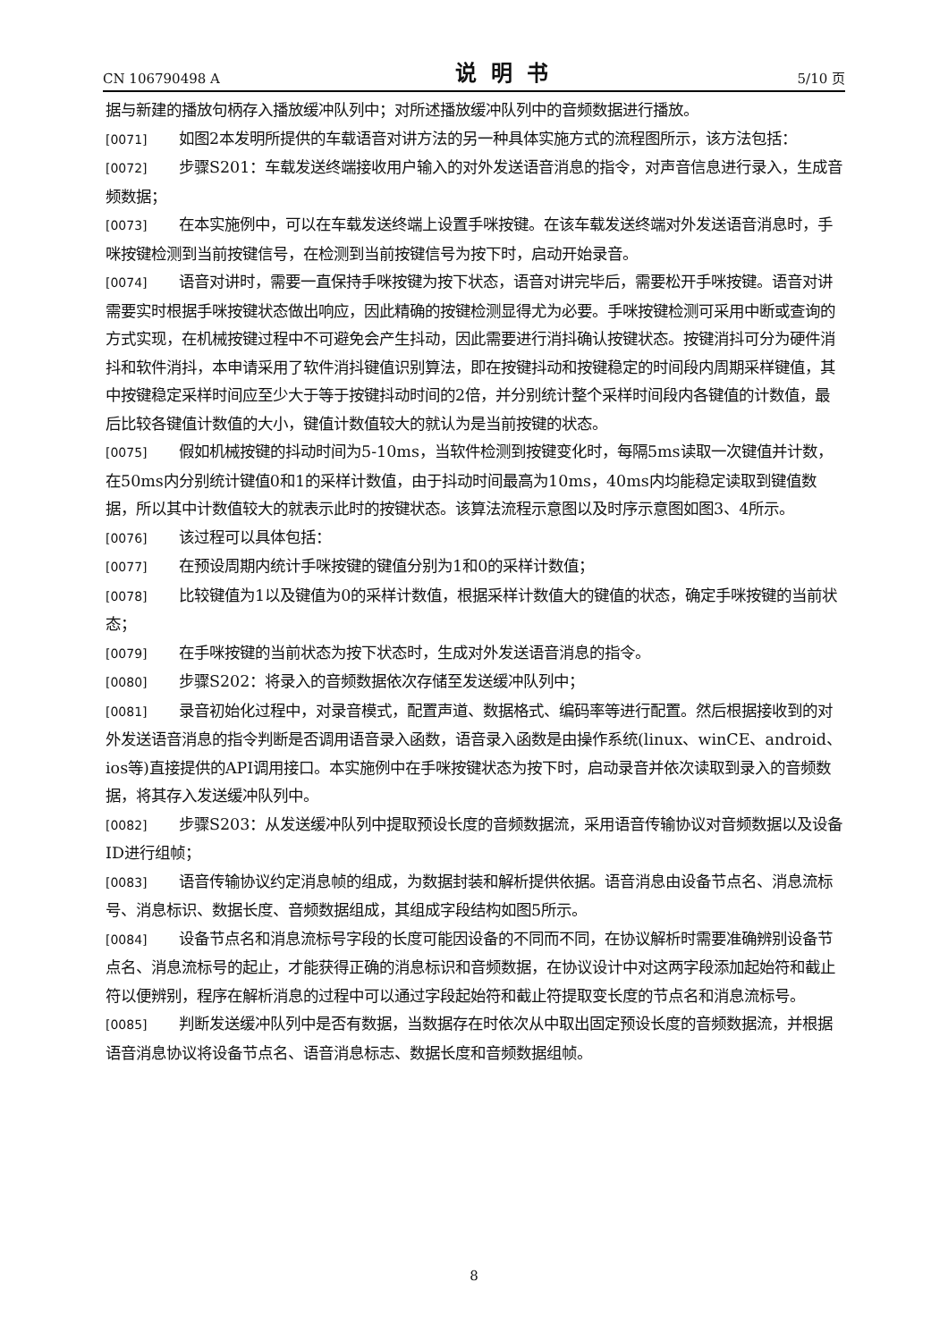CN 106790498 A 说明书 5/10 页
据与新建的播放句柄存入播放缓冲队列中；对所述播放缓冲队列中的音频数据进行播放。
[0071] 如图2本发明所提供的车载语音对讲方法的另一种具体实施方式的流程图所示，该方法包括：
[0072] 步骤S201：车载发送终端接收用户输入的对外发送语音消息的指令，对声音信息进行录入，生成音频数据；
[0073] 在本实施例中，可以在车载发送终端上设置手咪按键。在该车载发送终端对外发送语音消息时，手咪按键检测到当前按键信号，在检测到当前按键信号为按下时，启动开始录音。
[0074] 语音对讲时，需要一直保持手咪按键为按下状态，语音对讲完毕后，需要松开手咪按键。语音对讲需要实时根据手咪按键状态做出响应，因此精确的按键检测显得尤为必要。手咪按键检测可采用中断或查询的方式实现，在机械按键过程中不可避免会产生抖动，因此需要进行消抖确认按键状态。按键消抖可分为硬件消抖和软件消抖，本申请采用了软件消抖键值识别算法，即在按键抖动和按键稳定的时间段内周期采样键值，其中按键稳定采样时间应至少大于等于按键抖动时间的2倍，并分别统计整个采样时间段内各键值的计数值，最后比较各键值计数值的大小，键值计数值较大的就认为是当前按键的状态。
[0075] 假如机械按键的抖动时间为5-10ms，当软件检测到按键变化时，每隔5ms读取一次键值并计数，在50ms内分别统计键值0和1的采样计数值，由于抖动时间最高为10ms，40ms内均能稳定读取到键值数据，所以其中计数值较大的就表示此时的按键状态。该算法流程示意图以及时序示意图如图3、4所示。
[0076] 该过程可以具体包括：
[0077] 在预设周期内统计手咪按键的键值分别为1和0的采样计数值；
[0078] 比较键值为1以及键值为0的采样计数值，根据采样计数值大的键值的状态，确定手咪按键的当前状态；
[0079] 在手咪按键的当前状态为按下状态时，生成对外发送语音消息的指令。
[0080] 步骤S202：将录入的音频数据依次存储至发送缓冲队列中；
[0081] 录音初始化过程中，对录音模式，配置声道、数据格式、编码率等进行配置。然后根据接收到的对外发送语音消息的指令判断是否调用语音录入函数，语音录入函数是由操作系统(linux、winCE、android、ios等)直接提供的API调用接口。本实施例中在手咪按键状态为按下时，启动录音并依次读取到录入的音频数据，将其存入发送缓冲队列中。
[0082] 步骤S203：从发送缓冲队列中提取预设长度的音频数据流，采用语音传输协议对音频数据以及设备ID进行组帧；
[0083] 语音传输协议约定消息帧的组成，为数据封装和解析提供依据。语音消息由设备节点名、消息流标号、消息标识、数据长度、音频数据组成，其组成字段结构如图5所示。
[0084] 设备节点名和消息流标号字段的长度可能因设备的不同而不同，在协议解析时需要准确辨别设备节点名、消息流标号的起止，才能获得正确的消息标识和音频数据，在协议设计中对这两字段添加起始符和截止符以便辨别，程序在解析消息的过程中可以通过字段起始符和截止符提取变长度的节点名和消息流标号。
[0085] 判断发送缓冲队列中是否有数据，当数据存在时依次从中取出固定预设长度的音频数据流，并根据语音消息协议将设备节点名、语音消息标志、数据长度和音频数据组帧。
8